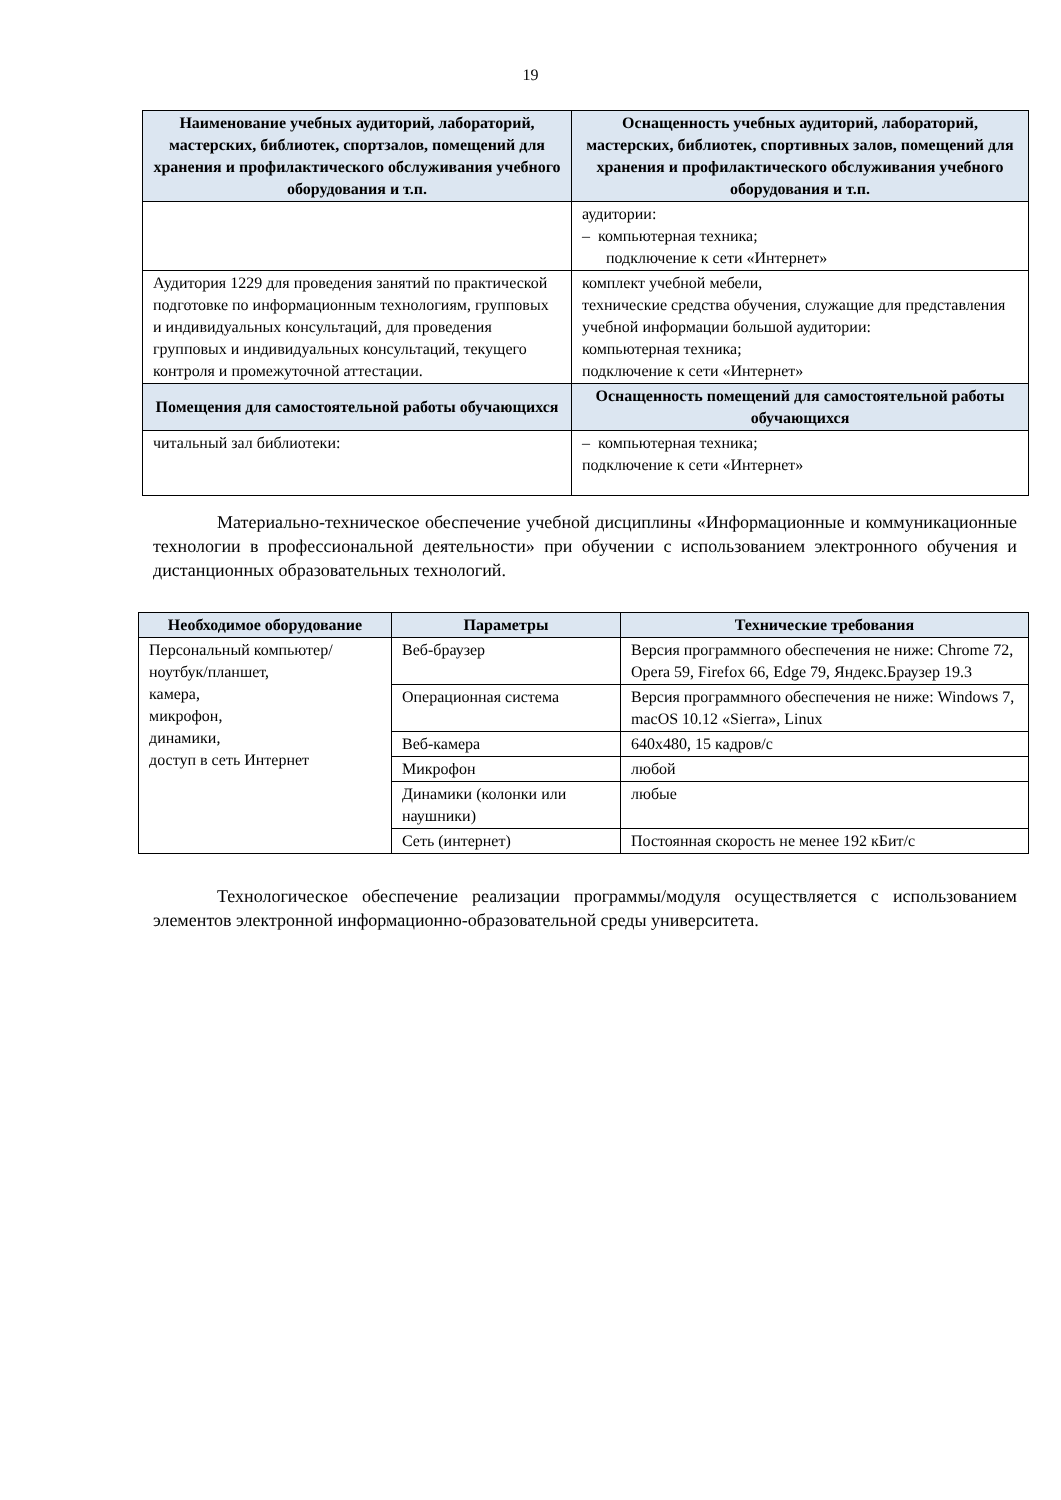19
| Наименование учебных аудиторий, лабораторий, мастерских, библиотек, спортзалов, помещений для хранения и профилактического обслуживания учебного оборудования и т.п. | Оснащенность учебных аудиторий, лабораторий, мастерских, библиотек, спортивных залов, помещений для хранения и профилактического обслуживания учебного оборудования и т.п. |
| --- | --- |
| | аудитории: – компьютерная техника; подключение к сети «Интернет» |
| Аудитория 1229 для проведения занятий по практической подготовке по информационным технологиям, групповых и индивидуальных консультаций, для проведения групповых и индивидуальных консультаций, текущего контроля и промежуточной аттестации. | комплект учебной мебели, технические средства обучения, служащие для представления учебной информации большой аудитории: компьютерная техника; подключение к сети «Интернет» |
| Помещения для самостоятельной работы обучающихся | Оснащенность помещений для самостоятельной работы обучающихся |
| читальный зал библиотеки: | – компьютерная техника; подключение к сети «Интернет» |
Материально-техническое обеспечение учебной дисциплины «Информационные и коммуникационные технологии в профессиональной деятельности» при обучении с использованием электронного обучения и дистанционных образовательных технологий.
| Необходимое оборудование | Параметры | Технические требования |
| --- | --- | --- |
| Персональный компьютер/ ноутбук/планшет, камера, микрофон, динамики, доступ в сеть Интернет | Веб-браузер | Версия программного обеспечения не ниже: Chrome 72, Opera 59, Firefox 66, Edge 79, Яндекс.Браузер 19.3 |
| | Операционная система | Версия программного обеспечения не ниже: Windows 7, macOS 10.12 «Sierra», Linux |
| | Веб-камера | 640х480, 15 кадров/с |
| | Микрофон | любой |
| | Динамики (колонки или наушники) | любые |
| | Сеть (интернет) | Постоянная скорость не менее 192 кБит/с |
Технологическое обеспечение реализации программы/модуля осуществляется с использованием элементов электронной информационно-образовательной среды университета.